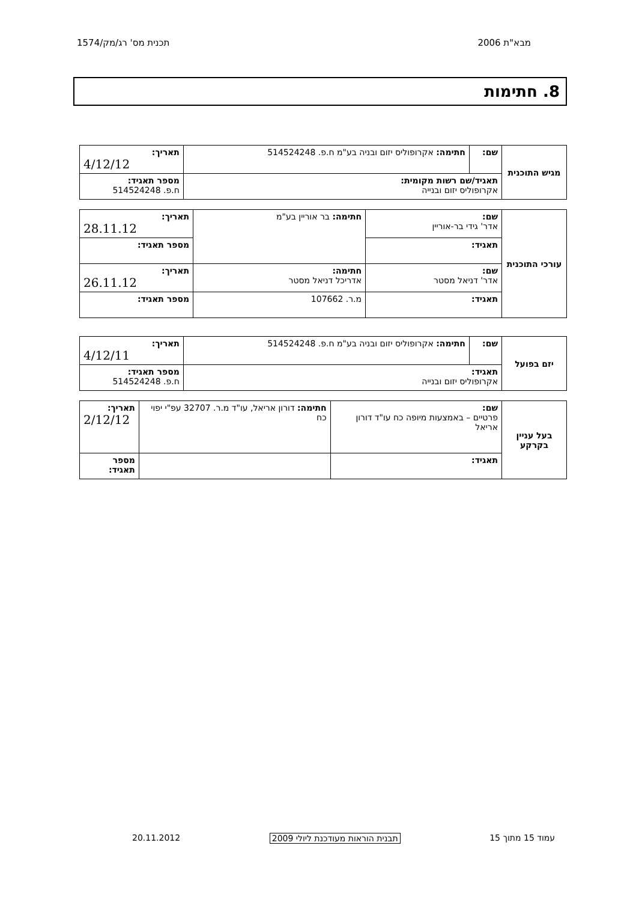מבא"ת 2006 תכנית מס' רג/מק/1574
8. חתימות
| מגיש התוכנית | שם: | חתימה: אקרופוליס יזום ובניה בע"מ ח.פ. 514524248 | תאריך: 4/12/12 |
| | תאגיד/שם רשות מקומית: אקרופוליס יזום ובנייה | | מספר תאגיד: ח.פ. 514524248 |
| עורכי התוכנית | שם: אדר' גידי בר-אוריין | חתימה: בר אוריין בע"מ | תאריך: 28.11.12 |
| | תאגיד: | | מספר תאגיד: |
| | שם: אדר' דניאל מסטר | חתימה: אדריכל דניאל מסטר | תאריך: 26.11.12 |
| | תאגיד: | מ.ר. 107662 | מספר תאגיד: |
| יזם בפועל | שם: | חתימה: אקרופוליס יזום ובניה בע"מ ח.פ. 514524248 | תאריך: 4/12/11 |
| | תאגיד: אקרופוליס יזום ובנייה | | מספר תאגיד: ח.פ. 514524248 |
| בעל עניין בקרקע | שם: פרטיים – באמצעות מיופה כח עו"ד דורון אריאל | חתימה: דורון אריאל, עו"ד מ.ר. 32707 עפ"י יפוי כח | תאריך: 2/12/12 |
| | תאגיד: | | מספר תאגיד: |
עמוד 15 מתוך 15 תבנית הוראות מעודכנת ליולי 2009 20.11.2012